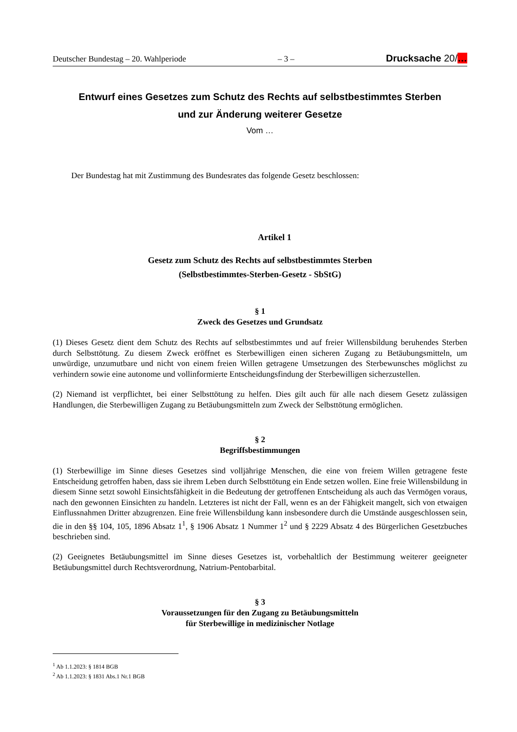Deutscher Bundestag – 20. Wahlperiode – 3 – Drucksache 20/…
Entwurf eines Gesetzes zum Schutz des Rechts auf selbstbestimmtes Sterben
und zur Änderung weiterer Gesetze
Vom …
Der Bundestag hat mit Zustimmung des Bundesrates das folgende Gesetz beschlossen:
Artikel 1
Gesetz zum Schutz des Rechts auf selbstbestimmtes Sterben
(Selbstbestimmtes-Sterben-Gesetz - SbStG)
§ 1
Zweck des Gesetzes und Grundsatz
(1) Dieses Gesetz dient dem Schutz des Rechts auf selbstbestimmtes und auf freier Willensbildung beruhendes Sterben durch Selbsttötung. Zu diesem Zweck eröffnet es Sterbewilligen einen sicheren Zugang zu Betäubungs­mitteln, um unwürdige, unzumutbare und nicht von einem freien Willen getragene Umsetzungen des Sterbewun­sches möglichst zu verhindern sowie eine autonome und vollinformierte Entscheidungsfindung der Sterbewilligen sicherzustellen.
(2) Niemand ist verpflichtet, bei einer Selbsttötung zu helfen. Dies gilt auch für alle nach diesem Gesetz zulässigen Handlungen, die Sterbewilligen Zugang zu Betäubungsmitteln zum Zweck der Selbsttötung ermöglichen.
§ 2
Begriffsbestimmungen
(1) Sterbewillige im Sinne dieses Gesetzes sind volljährige Menschen, die eine von freiem Willen getragene feste Entscheidung getroffen haben, dass sie ihrem Leben durch Selbsttötung ein Ende setzen wollen. Eine freie Wil­lensbildung in diesem Sinne setzt sowohl Einsichtsfähigkeit in die Bedeutung der getroffenen Entscheidung als auch das Vermögen voraus, nach den gewonnen Einsichten zu handeln. Letzteres ist nicht der Fall, wenn es an der Fähigkeit mangelt, sich von etwaigen Einflussnahmen Dritter abzugrenzen. Eine freie Willensbildung kann insbesondere durch die Umstände ausgeschlossen sein, die in den §§ 104, 105, 1896 Absatz 1<sup>1</sup>, § 1906 Absatz 1 Nummer 1<sup>2</sup> und § 2229 Absatz 4 des Bürgerlichen Gesetzbuches beschrieben sind.
(2) Geeignetes Betäubungsmittel im Sinne dieses Gesetzes ist, vorbehaltlich der Bestimmung weiterer geeigneter Betäubungsmittel durch Rechtsverordnung, Natrium-Pentobarbital.
§ 3
Voraussetzungen für den Zugang zu Betäubungsmitteln
für Sterbewillige in medizinischer Notlage
<sup>1</sup> Ab 1.1.2023: § 1814 BGB
<sup>2</sup> Ab 1.1.2023: § 1831 Abs.1 Nr.1 BGB